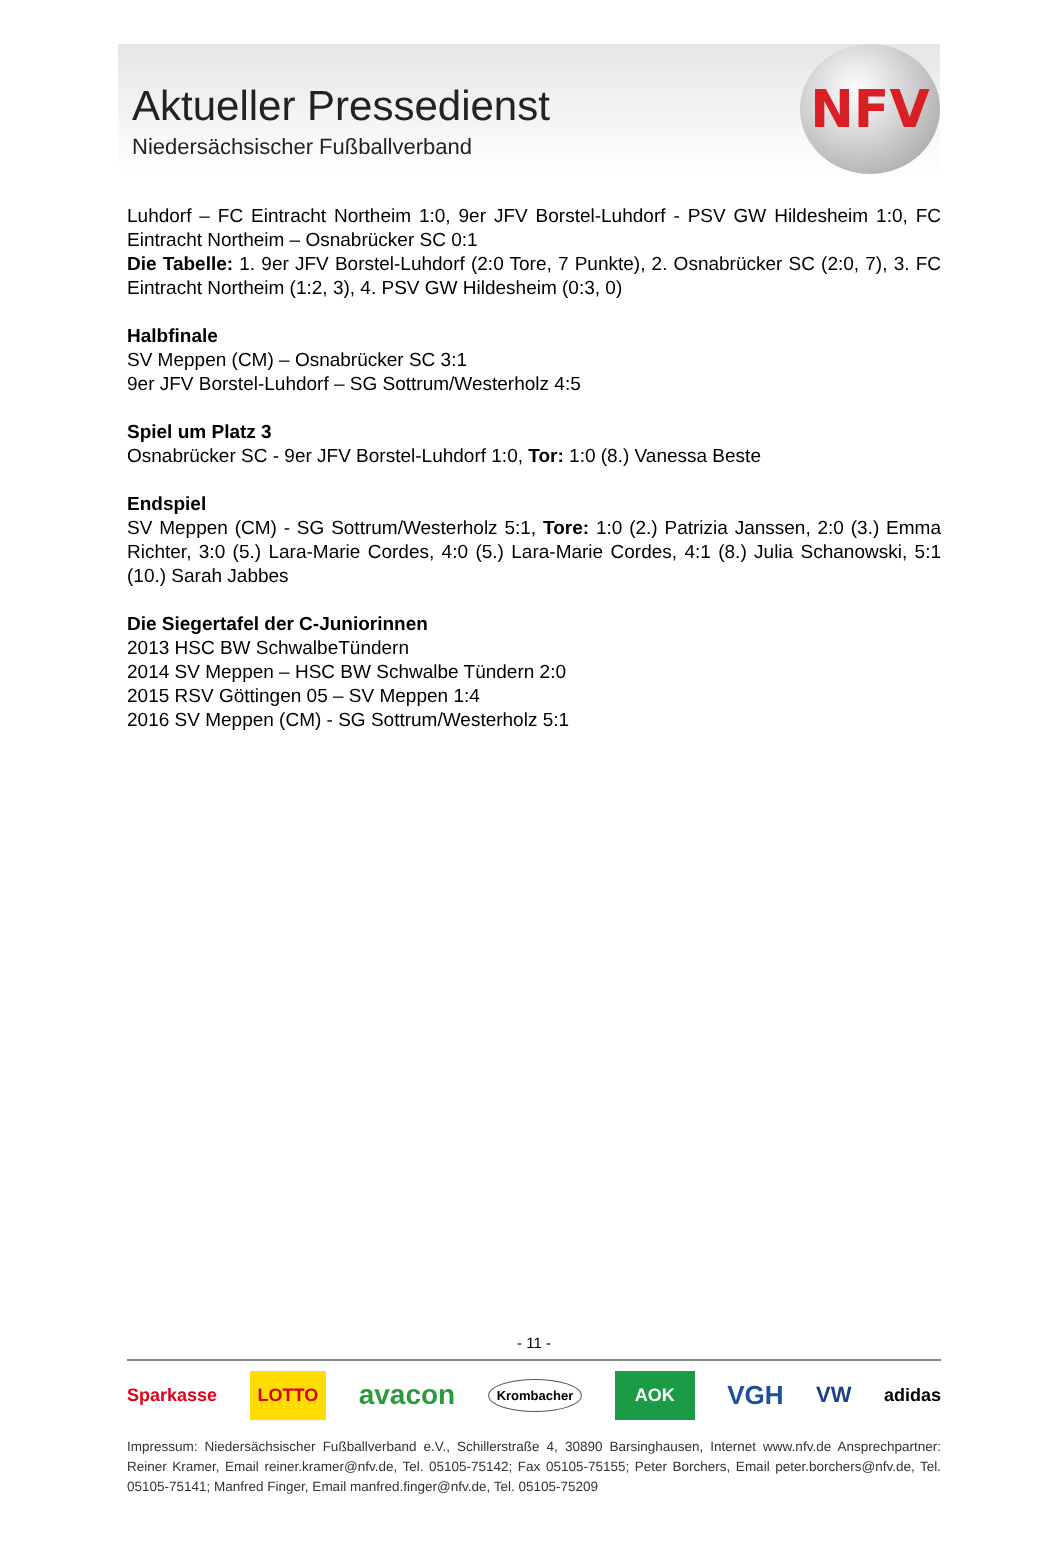Aktueller Pressedienst
Niedersächsischer Fußballverband
NFV
Luhdorf – FC Eintracht Northeim 1:0, 9er JFV Borstel-Luhdorf - PSV GW Hildesheim 1:0, FC Eintracht Northeim – Osnabrücker SC 0:1
Die Tabelle: 1. 9er JFV Borstel-Luhdorf (2:0 Tore, 7 Punkte), 2. Osnabrücker SC (2:0, 7), 3. FC Eintracht Northeim (1:2, 3), 4. PSV GW Hildesheim (0:3, 0)
Halbfinale
SV Meppen (CM) – Osnabrücker SC 3:1
9er JFV Borstel-Luhdorf – SG Sottrum/Westerholz 4:5
Spiel um Platz 3
Osnabrücker SC - 9er JFV Borstel-Luhdorf 1:0, Tor: 1:0 (8.) Vanessa Beste
Endspiel
SV Meppen (CM) - SG Sottrum/Westerholz 5:1, Tore: 1:0 (2.) Patrizia Janssen, 2:0 (3.) Emma Richter, 3:0 (5.) Lara-Marie Cordes, 4:0 (5.) Lara-Marie Cordes, 4:1 (8.) Julia Schanowski, 5:1 (10.) Sarah Jabbes
Die Siegertafel der C-Juniorinnen
2013 HSC BW SchwalbeTündern
2014 SV Meppen – HSC BW Schwalbe Tündern 2:0
2015 RSV Göttingen 05 – SV Meppen 1:4
2016 SV Meppen (CM) - SG Sottrum/Westerholz 5:1
- 11 -
Sparkasse LOTTO avacon Krombacher AOK VGH VW adidas
Impressum: Niedersächsischer Fußballverband e.V., Schillerstraße 4, 30890 Barsinghausen, Internet www.nfv.de Ansprechpartner: Reiner Kramer, Email reiner.kramer@nfv.de, Tel. 05105-75142; Fax 05105-75155; Peter Borchers, Email peter.borchers@nfv.de, Tel. 05105-75141; Manfred Finger, Email manfred.finger@nfv.de, Tel. 05105-75209